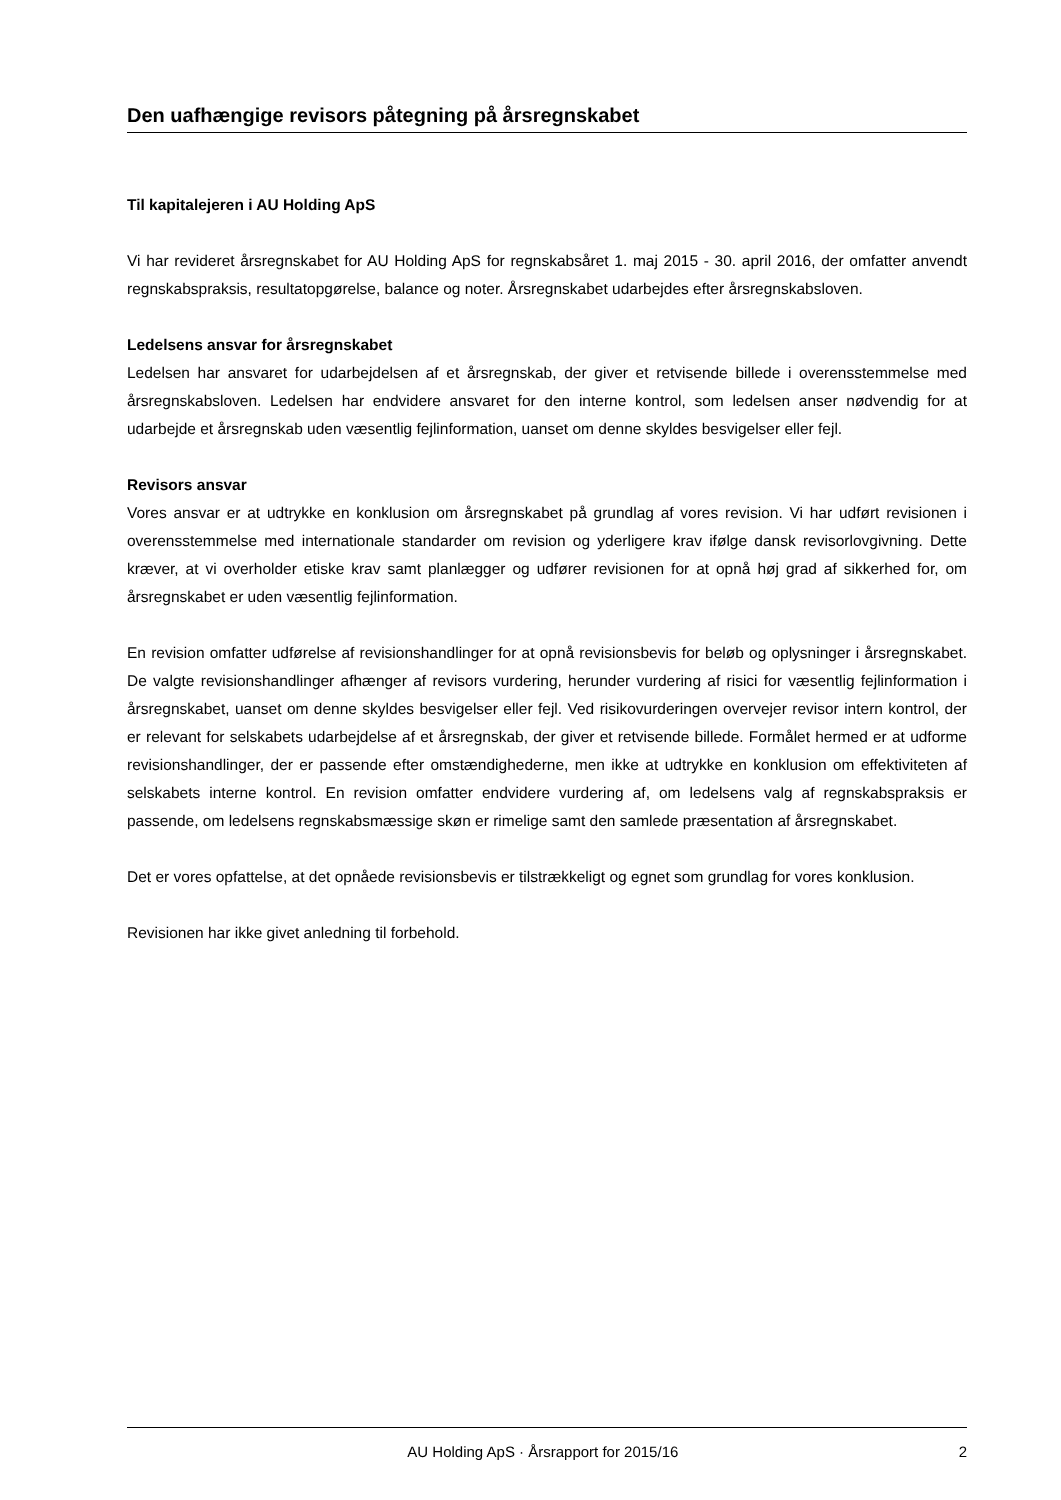Den uafhængige revisors påtegning på årsregnskabet
Til kapitalejeren i AU Holding ApS
Vi har revideret årsregnskabet for AU Holding ApS for regnskabsåret 1. maj 2015 - 30. april 2016, der omfatter anvendt regnskabspraksis, resultatopgørelse, balance og noter. Årsregnskabet udarbejdes efter årsregnskabsloven.
Ledelsens ansvar for årsregnskabet
Ledelsen har ansvaret for udarbejdelsen af et årsregnskab, der giver et retvisende billede i overensstemmelse med årsregnskabsloven. Ledelsen har endvidere ansvaret for den interne kontrol, som ledelsen anser nødvendig for at udarbejde et årsregnskab uden væsentlig fejlinformation, uanset om denne skyldes besvigelser eller fejl.
Revisors ansvar
Vores ansvar er at udtrykke en konklusion om årsregnskabet på grundlag af vores revision. Vi har udført revisionen i overensstemmelse med internationale standarder om revision og yderligere krav ifølge dansk revisorlovgivning. Dette kræver, at vi overholder etiske krav samt planlægger og udfører revisionen for at opnå høj grad af sikkerhed for, om årsregnskabet er uden væsentlig fejlinformation.
En revision omfatter udførelse af revisionshandlinger for at opnå revisionsbevis for beløb og oplysninger i årsregnskabet. De valgte revisionshandlinger afhænger af revisors vurdering, herunder vurdering af risici for væsentlig fejlinformation i årsregnskabet, uanset om denne skyldes besvigelser eller fejl. Ved risikovurderingen overvejer revisor intern kontrol, der er relevant for selskabets udarbejdelse af et årsregnskab, der giver et retvisende billede. Formålet hermed er at udforme revisionshandlinger, der er passende efter omstændighederne, men ikke at udtrykke en konklusion om effektiviteten af selskabets interne kontrol. En revision omfatter endvidere vurdering af, om ledelsens valg af regnskabspraksis er passende, om ledelsens regnskabsmæssige skøn er rimelige samt den samlede præsentation af årsregnskabet.
Det er vores opfattelse, at det opnåede revisionsbevis er tilstrækkeligt og egnet som grundlag for vores konklusion.
Revisionen har ikke givet anledning til forbehold.
AU Holding ApS · Årsrapport for 2015/16 2